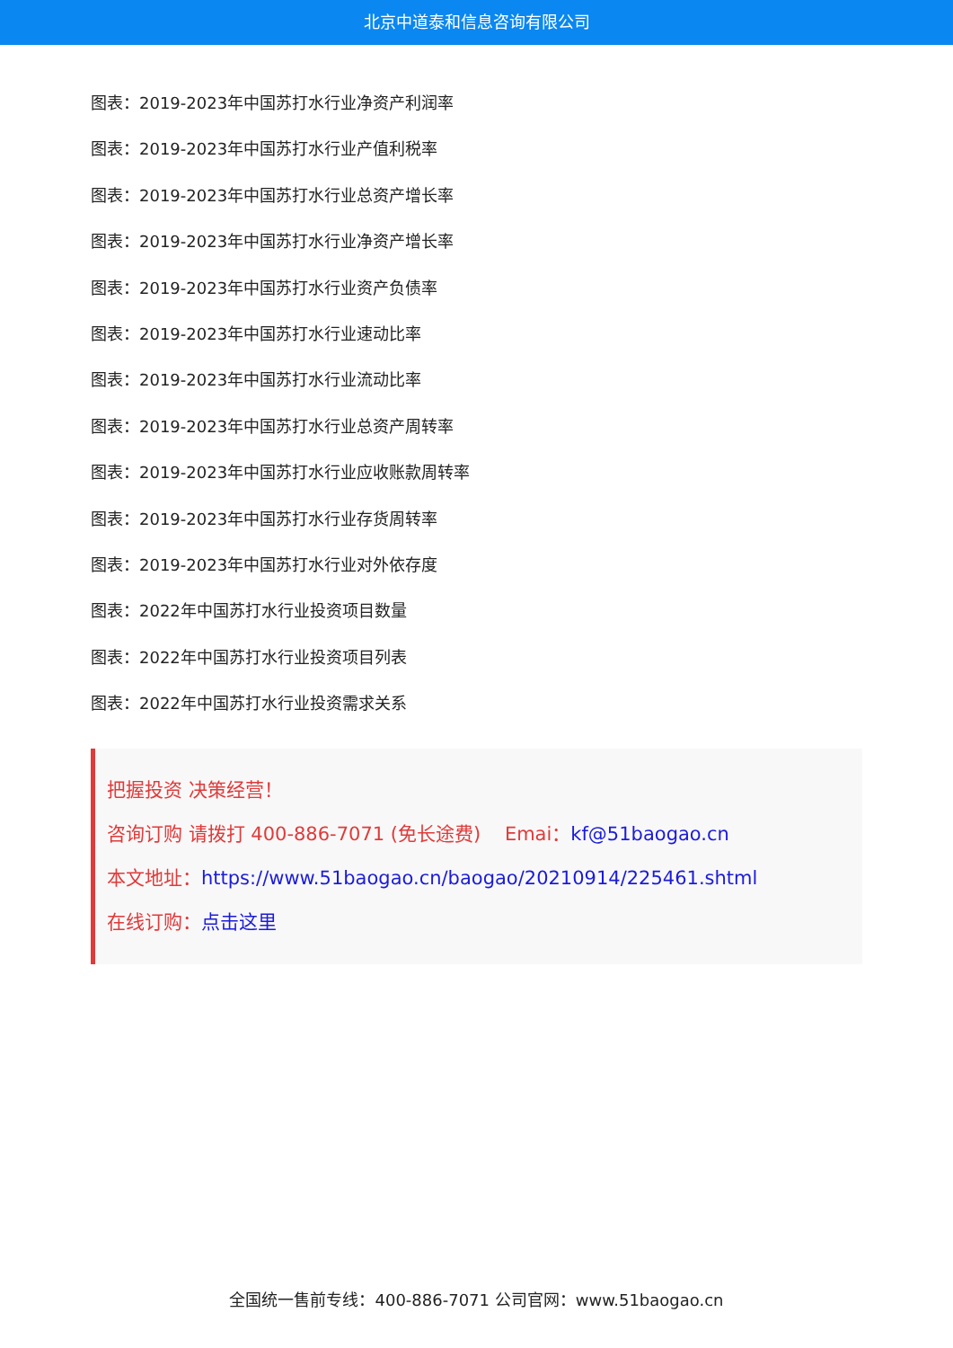北京中道泰和信息咨询有限公司
图表：2019-2023年中国苏打水行业净资产利润率
图表：2019-2023年中国苏打水行业产值利税率
图表：2019-2023年中国苏打水行业总资产增长率
图表：2019-2023年中国苏打水行业净资产增长率
图表：2019-2023年中国苏打水行业资产负债率
图表：2019-2023年中国苏打水行业速动比率
图表：2019-2023年中国苏打水行业流动比率
图表：2019-2023年中国苏打水行业总资产周转率
图表：2019-2023年中国苏打水行业应收账款周转率
图表：2019-2023年中国苏打水行业存货周转率
图表：2019-2023年中国苏打水行业对外依存度
图表：2022年中国苏打水行业投资项目数量
图表：2022年中国苏打水行业投资项目列表
图表：2022年中国苏打水行业投资需求关系
把握投资 决策经营！
咨询订购 请拨打 400-886-7071 (免长途费) Emai：kf@51baogao.cn
本文地址：https://www.51baogao.cn/baogao/20210914/225461.shtml
在线订购：点击这里
全国统一售前专线：400-886-7071 公司官网：www.51baogao.cn